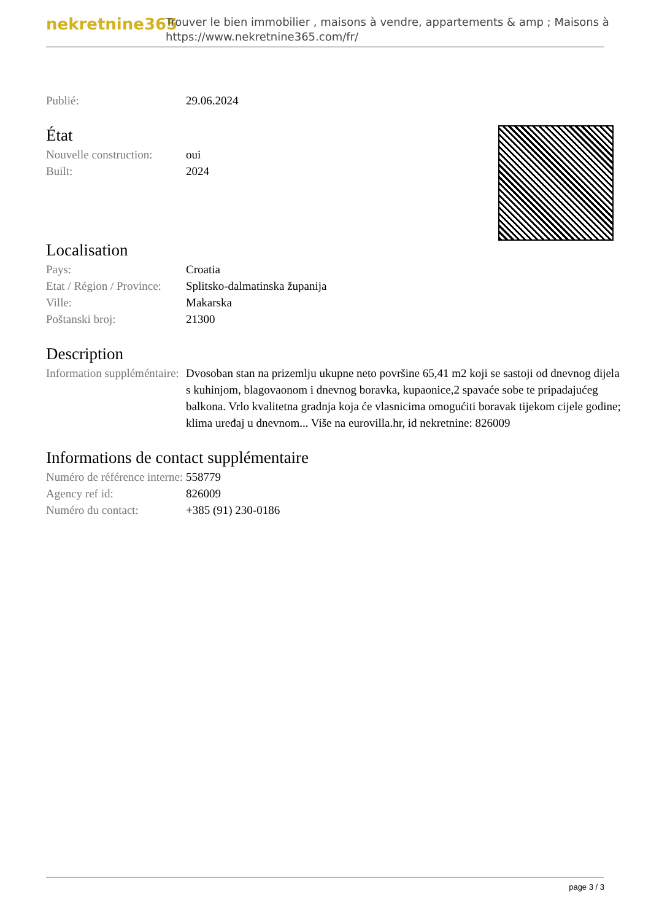nekretnine365
Trouver le bien immobilier , maisons à vendre, appartements & amp ; Maisons à
https://www.nekretnine365.com/fr/
| Publié: | 29.06.2024 |
État
| Nouvelle construction: | oui |
| Built: | 2024 |
Localisation
| Pays: | Croatia |
| Etat / Région / Province: | Splitsko-dalmatinska županija |
| Ville: | Makarska |
| Poštanski broj: | 21300 |
Description
| Information suppléméntaire: | Dvosoban stan na prizemlju ukupne neto površine 65,41 m2 koji se sastoji od dnevnog dijela s kuhinjom, blagovaonom i dnevnog boravka, kupaonice,2 spavaće sobe te pripadajućeg balkona. Vrlo kvalitetna gradnja koja će vlasnicima omogućiti boravak tijekom cijele godine; klima uređaj u dnevnom... Više na eurovilla.hr, id nekretnine: 826009 |
Informations de contact supplémentaire
| Numéro de référence interne: | 558779 |
| Agency ref id: | 826009 |
| Numéro du contact: | +385 (91) 230-0186 |
page 3 / 3